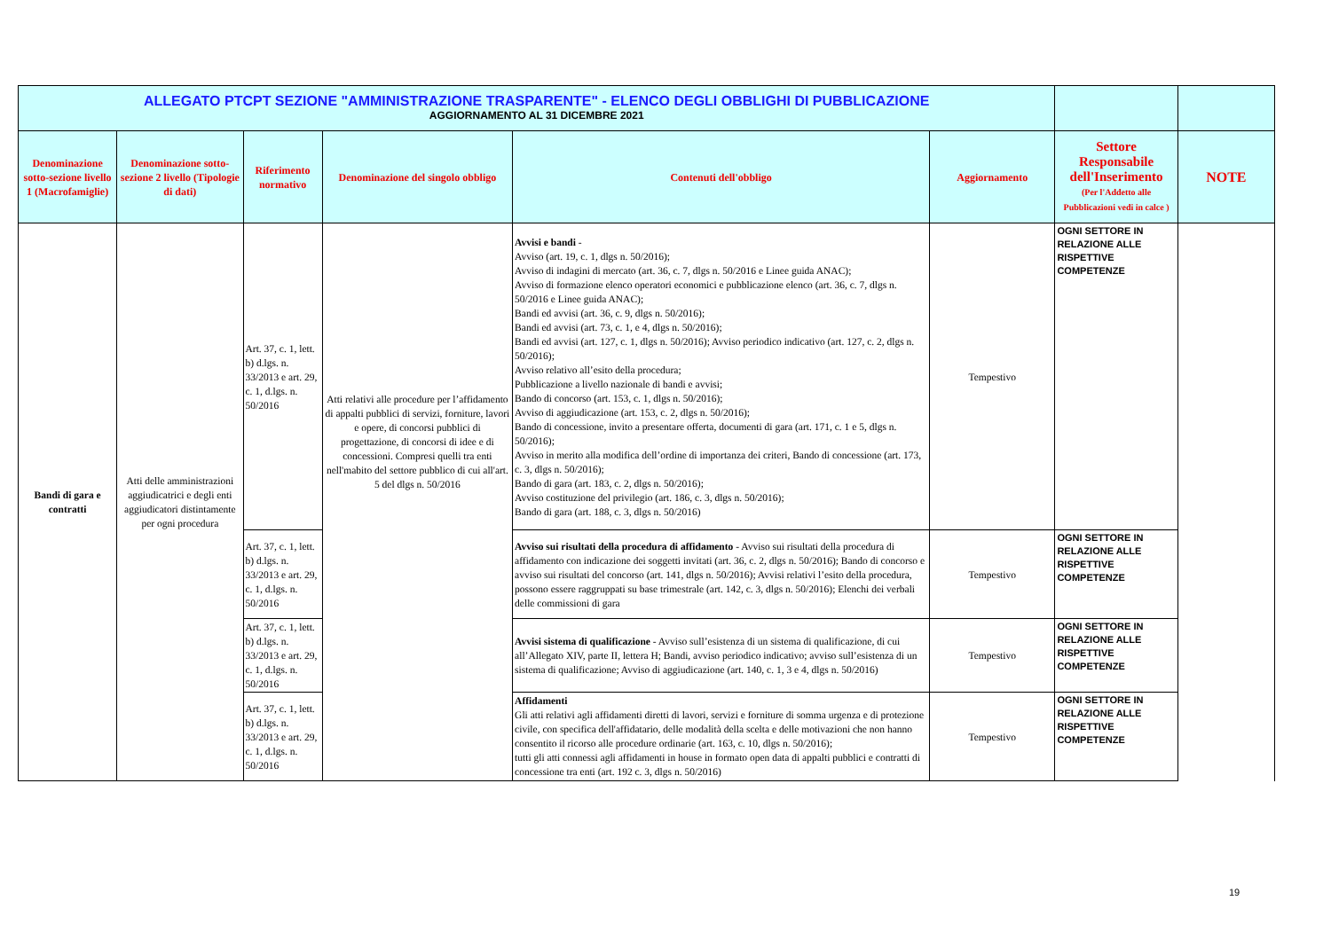| ALLEGATO PTCPT SEZIONE "AMMINISTRAZIONE TRASPARENTE" - ELENCO DEGLI OBBLIGHI DI PUBBLICAZIONE AGGIORNAMENTO AL 31 DICEMBRE 2021 | | | | | | | |
| Denominazione sotto-sezione livello 1 (Macrofamiglie) | Denominazione sotto-sezione 2 livello (Tipologie di dati) | Riferimento normativo | Denominazione del singolo obbligo | Contenuti dell'obbligo | Aggiornamento | Settore Responsabile dell'Inserimento (Per l'Addetto alle Pubblicazioni vedi in calce ) | NOTE |
| Bandi di gara e contratti | Atti delle amministrazioni aggiudicatrici e degli enti aggiudicatori distintamente per ogni procedura | Art. 37, c. 1, lett. b) d.lgs. n. 33/2013 e art. 29, c. 1, d.lgs. n. 50/2016 | Atti relativi alle procedure per l’affidamento di appalti pubblici di servizi, forniture, lavori e opere, di concorsi pubblici di progettazione, di concorsi di idee e di concessioni. Compresi quelli tra enti nell'mabito del settore pubblico di cui all'art. 5 del dlgs n. 50/2016 | Avvisi e bandi - Avviso (art. 19, c. 1, dlgs n. 50/2016); Avviso di indagini di mercato (art. 36, c. 7, dlgs n. 50/2016 e Linee guida ANAC); Avviso di formazione elenco operatori economici e pubblicazione elenco (art. 36, c. 7, dlgs n. 50/2016 e Linee guida ANAC); Bandi ed avvisi (art. 36, c. 9, dlgs n. 50/2016); Bandi ed avvisi (art. 73, c. 1, e 4, dlgs n. 50/2016); Bandi ed avvisi (art. 127, c. 1, dlgs n. 50/2016); Avviso periodico indicativo (art. 127, c. 2, dlgs n. 50/2016); Avviso relativo all’esito della procedura; Pubblicazione a livello nazionale di bandi e avvisi; Bando di concorso (art. 153, c. 1, dlgs n. 50/2016); Avviso di aggiudicazione (art. 153, c. 2, dlgs n. 50/2016); Bando di concessione, invito a presentare offerta, documenti di gara (art. 171, c. 1 e 5, dlgs n. 50/2016); Avviso in merito alla modifica dell’ordine di importanza dei criteri, Bando di concessione (art. 173, c. 3, dlgs n. 50/2016); Bando di gara (art. 183, c. 2, dlgs n. 50/2016); Avviso costituzione del privilegio (art. 186, c. 3, dlgs n. 50/2016); Bando di gara (art. 188, c. 3, dlgs n. 50/2016) | Tempestivo | OGNI SETTORE IN RELAZIONE ALLE RISPETTIVE COMPETENZE | |
| | | Art. 37, c. 1, lett. b) d.lgs. n. 33/2013 e art. 29, c. 1, d.lgs. n. 50/2016 | | Avviso sui risultati della procedura di affidamento - Avviso sui risultati della procedura di affidamento con indicazione dei soggetti invitati (art. 36, c. 2, dlgs n. 50/2016); Bando di concorso e avviso sui risultati del concorso (art. 141, dlgs n. 50/2016); Avvisi relativi l’esito della procedura, possono essere raggruppati su base trimestrale (art. 142, c. 3, dlgs n. 50/2016); Elenchi dei verbali delle commissioni di gara | Tempestivo | OGNI SETTORE IN RELAZIONE ALLE RISPETTIVE COMPETENZE | |
| | | Art. 37, c. 1, lett. b) d.lgs. n. 33/2013 e art. 29, c. 1, d.lgs. n. 50/2016 | | Avvisi sistema di qualificazione - Avviso sull’esistenza di un sistema di qualificazione, di cui all’Allegato XIV, parte II, lettera H; Bandi, avviso periodico indicativo; avviso sull’esistenza di un sistema di qualificazione; Avviso di aggiudicazione (art. 140, c. 1, 3 e 4, dlgs n. 50/2016) | Tempestivo | OGNI SETTORE IN RELAZIONE ALLE RISPETTIVE COMPETENZE | |
| | | Art. 37, c. 1, lett. b) d.lgs. n. 33/2013 e art. 29, c. 1, d.lgs. n. 50/2016 | | Affidamenti Gli atti relativi agli affidamenti diretti di lavori, servizi e forniture di somma urgenza e di protezione civile, con specifica dell'affidatario, delle modalità della scelta e delle motivazioni che non hanno consentito il ricorso alle procedure ordinarie (art. 163, c. 10, dlgs n. 50/2016); tutti gli atti connessi agli affidamenti in house in formato open data di appalti pubblici e contratti di concessione tra enti (art. 192 c. 3, dlgs n. 50/2016) | Tempestivo | OGNI SETTORE IN RELAZIONE ALLE RISPETTIVE COMPETENZE | |
19